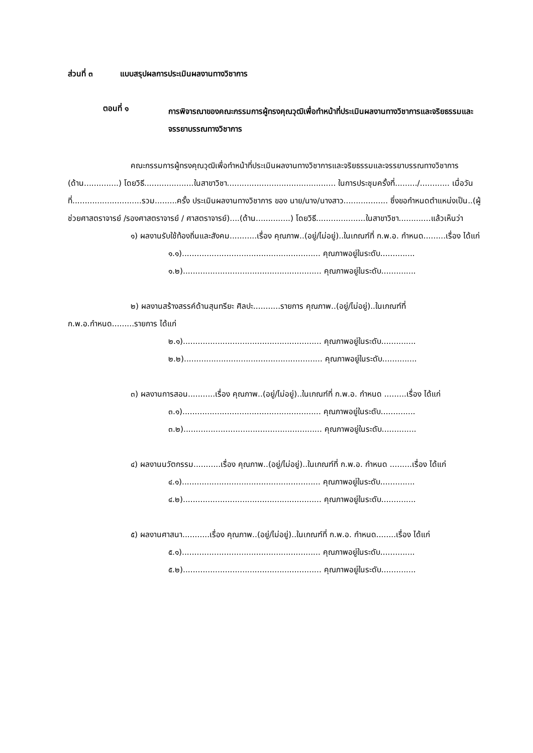ส่วนที่ ๓ แบบสรุปผลการประเมินผลงานทางวิชาการ
ตอนที่ ๑
การพิจารณาของคณะกรรมการผู้ทรงคุณวุฒิเพื่อทำหน้าที่ประเมินผลงานทางวิชาการและจริยธรรมและจรรยาบรรณทางวิชาการ
คณะกรรมการผู้ทรงคุณวุฒิเพื่อทำหน้าที่ประเมินผลงานทางวิชาการและจริยธรรมและจรรยาบรรณทางวิชาการ (ด้าน..............) โดยวิธี....................ในสาขาวิชา............................................ ในการประชุมครั้งที่........./............ เมื่อวันที่............................รวม.........ครั้ง ประเมินผลงานทางวิชาการ ของ นาย/นาง/นางสาว.................. ซึ่งขอกำหนดตำแหน่งเป็น..(ผู้ช่วยศาสตราจารย์ /รองศาสตราจารย์ / ศาสตราจารย์)....(ด้าน..............) โดยวิธี....................ในสาขาวิชา.............แล้วเห็นว่า
๑) ผลงานรับใช้ท้องถิ่นและสังคม...........เรื่อง คุณภาพ..(อยู่/ไม่อยู่)..ในเกณฑ์ที่ ก.พ.อ. กำหนด.........เรื่อง ได้แก่
๑.๑)........................................................ คุณภาพอยู่ในระดับ..............
๑.๒)........................................................ คุณภาพอยู่ในระดับ..............
๒) ผลงานสร้างสรรค์ด้านสุนทรียะ ศิลปะ...........รายการ คุณภาพ..(อยู่/ไม่อยู่)..ในเกณฑ์ที่ ก.พ.อ.กำหนด.........รายการ ได้แก่
๒.๑)........................................................ คุณภาพอยู่ในระดับ..............
๒.๒)........................................................ คุณภาพอยู่ในระดับ..............
๓) ผลงานการสอน...........เรื่อง คุณภาพ..(อยู่/ไม่อยู่)..ในเกณฑ์ที่ ก.พ.อ. กำหนด .........เรื่อง ได้แก่
๓.๑)........................................................ คุณภาพอยู่ในระดับ..............
๓.๒)........................................................ คุณภาพอยู่ในระดับ..............
๔) ผลงานนวัตกรรม...........เรื่อง คุณภาพ..(อยู่/ไม่อยู่)..ในเกณฑ์ที่ ก.พ.อ. กำหนด .........เรื่อง ได้แก่
๔.๑)........................................................ คุณภาพอยู่ในระดับ..............
๔.๒)........................................................ คุณภาพอยู่ในระดับ..............
๕) ผลงานศาสนา...........เรื่อง คุณภาพ..(อยู่/ไม่อยู่)..ในเกณฑ์ที่ ก.พ.อ. กำหนด........เรื่อง ได้แก่
๕.๑)........................................................ คุณภาพอยู่ในระดับ..............
๕.๒)........................................................ คุณภาพอยู่ในระดับ..............